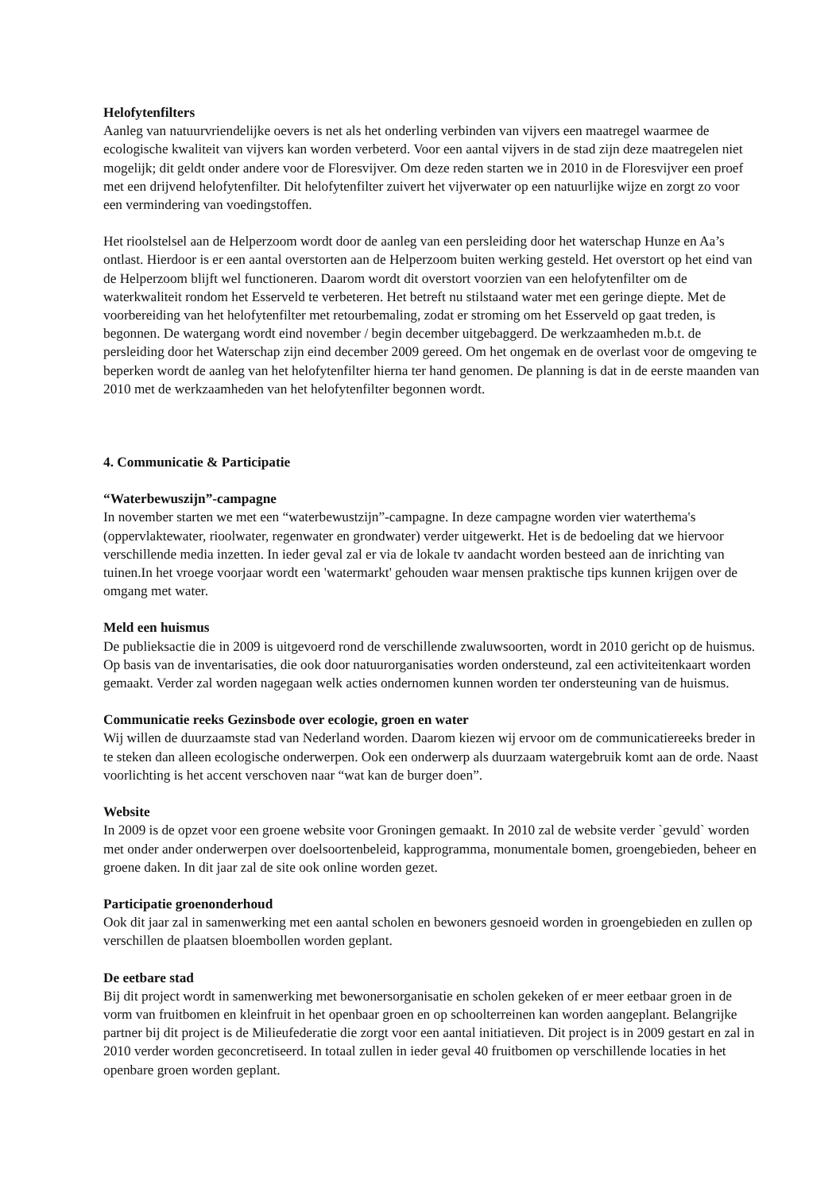Helofytenfilters
Aanleg van natuurvriendelijke oevers is net als het onderling verbinden van vijvers een maatregel waarmee de ecologische kwaliteit van vijvers kan worden verbeterd. Voor een aantal vijvers in de stad zijn deze maatregelen niet mogelijk; dit geldt onder andere voor de Floresvijver. Om deze reden starten we in 2010 in de Floresvijver een proef met een drijvend helofytenfilter. Dit helofytenfilter zuivert het vijverwater op een natuurlijke wijze en zorgt zo voor een vermindering van voedingstoffen.
Het rioolstelsel aan de Helperzoom wordt door de aanleg van een persleiding door het waterschap Hunze en Aa’s ontlast. Hierdoor is er een aantal overstorten aan de Helperzoom buiten werking gesteld. Het overstort op het eind van de Helperzoom blijft wel functioneren. Daarom wordt dit overstort voorzien van een helofytenfilter om de waterkwaliteit rondom het Esserveld te verbeteren. Het betreft nu stilstaand water met een geringe diepte. Met de voorbereiding van het helofytenfilter met retourbemaling, zodat er stroming om het Esserveld op gaat treden, is begonnen. De watergang wordt eind november / begin december uitgebaggerd. De werkzaamheden m.b.t. de persleiding door het Waterschap zijn eind december 2009 gereed. Om het ongemak en de overlast voor de omgeving te beperken wordt de aanleg van het helofytenfilter hierna ter hand genomen. De planning is dat in de eerste maanden van 2010 met de werkzaamheden van het helofytenfilter begonnen wordt.
4. Communicatie & Participatie
“Waterbewuszijn”-campagne
In november starten we met een “waterbewustzijn”-campagne. In deze campagne worden vier waterthema's (oppervlaktewater, rioolwater, regenwater en grondwater) verder uitgewerkt. Het is de bedoeling dat we hiervoor verschillende media inzetten. In ieder geval zal er via de lokale tv aandacht worden besteed aan de inrichting van tuinen.In het vroege voorjaar wordt een 'watermarkt' gehouden waar mensen praktische tips kunnen krijgen over de omgang met water.
Meld een huismus
De publieksactie die in 2009 is uitgevoerd rond de verschillende zwaluwsoorten, wordt in 2010 gericht op de huismus. Op basis van de inventarisaties, die ook door natuurorganisaties worden ondersteund, zal een activiteitenkaart worden gemaakt. Verder zal worden nagegaan welk acties ondernomen kunnen worden ter ondersteuning van de huismus.
Communicatie reeks Gezinsbode over ecologie, groen en water
Wij willen de duurzaamste stad van Nederland worden. Daarom kiezen wij ervoor om de communicatiereeks breder in te steken dan alleen ecologische onderwerpen. Ook een onderwerp als duurzaam watergebruik komt aan de orde. Naast voorlichting is het accent verschoven naar “wat kan de burger doen”.
Website
In 2009 is de opzet voor een groene website voor Groningen gemaakt. In 2010 zal de website verder `gevuld` worden met onder ander onderwerpen over doelsoortenbeleid, kapprogramma, monumentale bomen, groengebieden, beheer en groene daken. In dit jaar zal de site ook online worden gezet.
Participatie groenonderhoud
Ook dit jaar zal in samenwerking met een aantal scholen en bewoners gesnoeid worden in groengebieden en zullen op verschillen de plaatsen bloembollen worden geplant.
De eetbare stad
Bij dit project wordt in samenwerking met bewonersorganisatie en scholen gekeken of er meer eetbaar groen in de vorm van fruitbomen en kleinfruit in het openbaar groen en op schoolterreinen kan worden aangeplant. Belangrijke partner bij dit project is de Milieufederatie die zorgt voor een aantal initiatieven. Dit project is in 2009 gestart en zal in 2010 verder worden geconcretiseerd. In totaal zullen in ieder geval 40 fruitbomen op verschillende locaties in het openbare groen worden geplant.